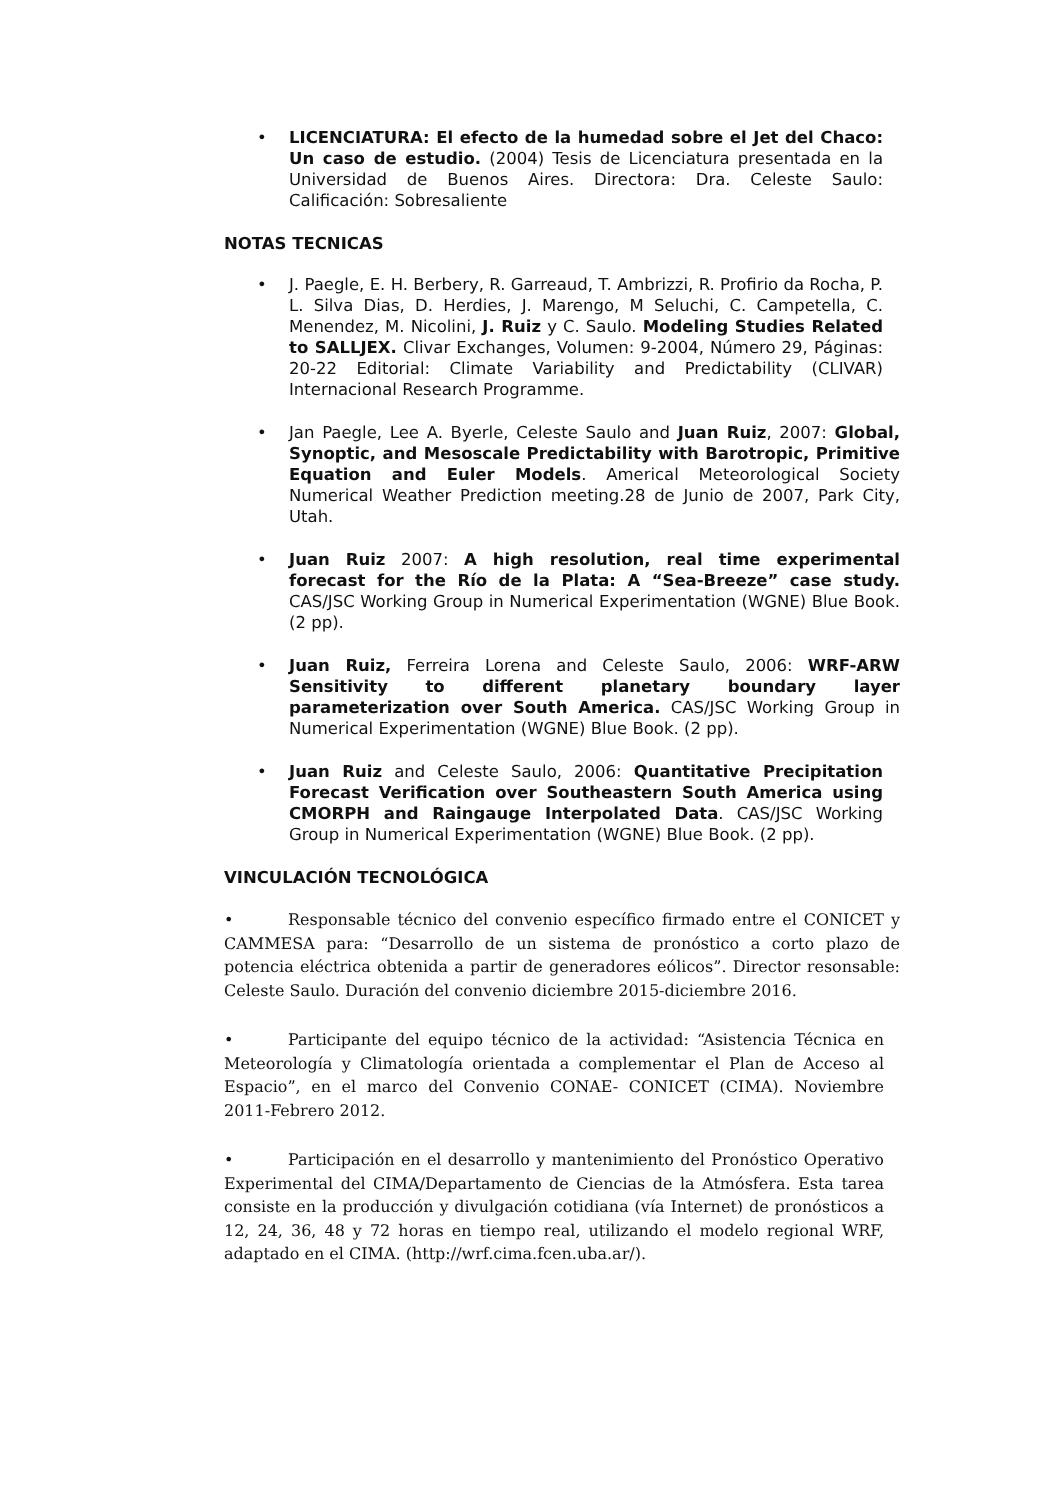• LICENCIATURA: El efecto de la humedad sobre el Jet del Chaco: Un caso de estudio. (2004) Tesis de Licenciatura presentada en la Universidad de Buenos Aires. Directora: Dra. Celeste Saulo: Calificación: Sobresaliente
NOTAS TECNICAS
• J. Paegle, E. H. Berbery, R. Garreaud, T. Ambrizzi, R. Profirio da Rocha, P. L. Silva Dias, D. Herdies, J. Marengo, M Seluchi, C. Campetella, C. Menendez, M. Nicolini, J. Ruiz y C. Saulo. Modeling Studies Related to SALLJEX. Clivar Exchanges, Volumen: 9-2004, Número 29, Páginas: 20-22 Editorial: Climate Variability and Predictability (CLIVAR) Internacional Research Programme.
• Jan Paegle, Lee A. Byerle, Celeste Saulo and Juan Ruiz, 2007: Global, Synoptic, and Mesoscale Predictability with Barotropic, Primitive Equation and Euler Models. Americal Meteorological Society Numerical Weather Prediction meeting.28 de Junio de 2007, Park City, Utah.
• Juan Ruiz 2007: A high resolution, real time experimental forecast for the Río de la Plata: A “Sea-Breeze” case study. CAS/JSC Working Group in Numerical Experimentation (WGNE) Blue Book. (2 pp).
• Juan Ruiz, Ferreira Lorena and Celeste Saulo, 2006: WRF-ARW Sensitivity to different planetary boundary layer parameterization over South America. CAS/JSC Working Group in Numerical Experimentation (WGNE) Blue Book. (2 pp).
• Juan Ruiz and Celeste Saulo, 2006: Quantitative Precipitation Forecast Verification over Southeastern South America using CMORPH and Raingauge Interpolated Data. CAS/JSC Working Group in Numerical Experimentation (WGNE) Blue Book. (2 pp).
VINCULACIÓN TECNOLÓGICA
• Responsable técnico del convenio específico firmado entre el CONICET y CAMMESA para: “Desarrollo de un sistema de pronóstico a corto plazo de potencia eléctrica obtenida a partir de generadores eólicos”. Director resonsable: Celeste Saulo. Duración del convenio diciembre 2015-diciembre 2016.
• Participante del equipo técnico de la actividad: “Asistencia Técnica en Meteorología y Climatología orientada a complementar el Plan de Acceso al Espacio”, en el marco del Convenio CONAE- CONICET (CIMA). Noviembre 2011-Febrero 2012.
• Participación en el desarrollo y mantenimiento del Pronóstico Operativo Experimental del CIMA/Departamento de Ciencias de la Atmósfera. Esta tarea consiste en la producción y divulgación cotidiana (vía Internet) de pronósticos a 12, 24, 36, 48 y 72 horas en tiempo real, utilizando el modelo regional WRF, adaptado en el CIMA. (http://wrf.cima.fcen.uba.ar/).